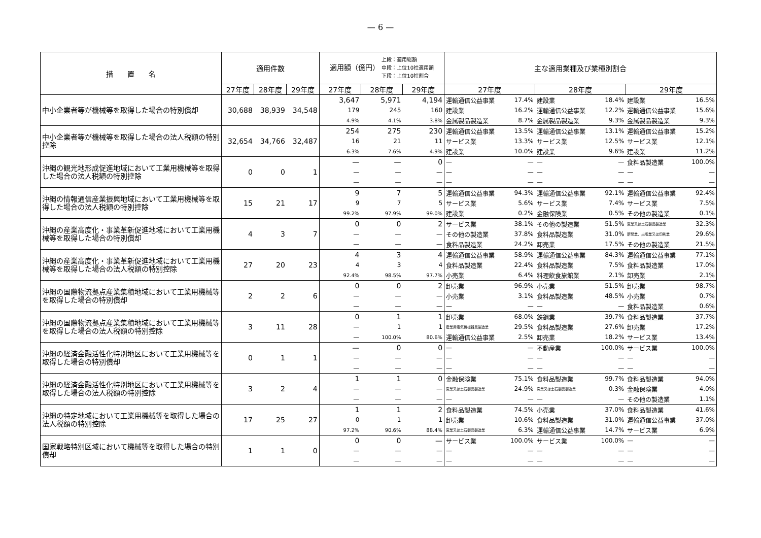— 6 —
| 措 置 名 | 適用件数 | | | 適用額（億円） 上段：適用総額 中段：上位10社適用額 下段：上位10社割合 | | | 主な適用業種及び業種別割合 | | | | | |
| --- | --- | --- | --- | --- | --- | --- | --- | --- | --- | --- | --- | --- |
| | 27年度 | 28年度 | 29年度 | 27年度 | 28年度 | 29年度 | 27年度 | | 28年度 | | 29年度 | |
| 中小企業者等が機械等を取得した場合の特別償却 | 30,688 | 38,939 | 34,548 | 3,647 | 5,971 | 4,194 | 運輸通信公益事業 | 17.4% | 建設業 | 18.4% | 建設業 | 16.5% |
| | | | | 179 | 245 | 160 | 建設業 | 16.2% | 運輸通信公益事業 | 12.2% | 運輸通信公益事業 | 15.6% |
| | | | | 4.9% | 4.1% | 3.8% | 金属製品製造業 | 8.7% | 金属製品製造業 | 9.3% | 金属製品製造業 | 9.3% |
| 中小企業者等が機械等を取得した場合の法人税額の特別控除 | 32,654 | 34,766 | 32,487 | 254 | 275 | 230 | 運輸通信公益事業 | 13.5% | 運輸通信公益事業 | 13.1% | 運輸通信公益事業 | 15.2% |
| | | | | 16 | 21 | 11 | サービス業 | 13.3% | サービス業 | 12.5% | サービス業 | 12.1% |
| | | | | 6.3% | 7.6% | 4.9% | 建設業 | 10.0% | 建設業 | 9.6% | 建設業 | 11.2% |
| 沖縄の観光地形成促進地域において工業用機械等を取得した場合の法人税額の特別控除 | 0 | 0 | 1 | — | — | 0 | — | — | — | — | 食料品製造業 | 100.0% |
| | | | | — | — | — | — | — | — | — | — | — |
| | | | | — | — | — | — | — | — | — | — | — |
| 沖縄の情報通信産業振興地域において工業用機械等を取得した場合の法人税額の特別控除 | 15 | 21 | 17 | 9 | 7 | 5 | 運輸通信公益事業 | 94.3% | 運輸通信公益事業 | 92.1% | 運輸通信公益事業 | 92.4% |
| | | | | 9 | 7 | 5 | サービス業 | 5.6% | サービス業 | 7.4% | サービス業 | 7.5% |
| | | | | 99.2% | 97.9% | 99.0% | 建設業 | 0.2% | 金融保険業 | 0.5% | その他の製造業 | 0.1% |
| 沖縄の産業高度化・事業革新促進地域において工業用機械等を取得した場合の特別償却 | 4 | 3 | 7 | 0 | 0 | 2 | サービス業 | 38.1% | その他の製造業 | 51.5% | 窯業又は土石製品製造業 | 32.3% |
| | | | | — | — | — | その他の製造業 | 37.8% | 食料品製造業 | 31.0% | 新聞業、出版業又は印刷業 | 29.6% |
| | | | | — | — | — | 食料品製造業 | 24.2% | 卸売業 | 17.5% | その他の製造業 | 21.5% |
| 沖縄の産業高度化・事業革新促進地域において工業用機械等を取得した場合の法人税額の特別控除 | 27 | 20 | 23 | 4 | 3 | 4 | 運輸通信公益事業 | 58.9% | 運輸通信公益事業 | 84.3% | 運輸通信公益事業 | 77.1% |
| | | | | 4 | 3 | 4 | 食料品製造業 | 22.4% | 食料品製造業 | 7.5% | 食料品製造業 | 17.0% |
| | | | | 92.4% | 98.5% | 97.7% | 小売業 | 6.4% | 料理飲食旅館業 | 2.1% | 卸売業 | 2.1% |
| 沖縄の国際物流拠点産業集積地域において工業用機械等を取得した場合の特別償却 | 2 | 2 | 6 | 0 | 0 | 2 | 卸売業 | 96.9% | 小売業 | 51.5% | 卸売業 | 98.7% |
| | | | | — | — | — | 小売業 | 3.1% | 食料品製造業 | 48.5% | 小売業 | 0.7% |
| | | | | — | — | — | — | — | — | — | 食料品製造業 | 0.6% |
| 沖縄の国際物流拠点産業集積地域において工業用機械等を取得した場合の法人税額の特別控除 | 3 | 11 | 28 | 0 | 1 | 1 | 卸売業 | 68.0% | 鉄鋼業 | 39.7% | 食料品製造業 | 37.7% |
| | | | | — | 1 | 1 | 産業用電気機械器具製造業 | 29.5% | 食料品製造業 | 27.6% | 卸売業 | 17.2% |
| | | | | — | 100.0% | 80.6% | 運輸通信公益事業 | 2.5% | 卸売業 | 18.2% | サービス業 | 13.4% |
| 沖縄の経済金融活性化特別地区において工業用機械等を取得した場合の特別償却 | 0 | 1 | 1 | — | 0 | 0 | — | — | 不動産業 | 100.0% | サービス業 | 100.0% |
| | | | | — | — | — | — | — | — | — | — | — |
| | | | | — | — | — | — | — | — | — | — | — |
| 沖縄の経済金融活性化特別地区において工業用機械等を取得した場合の法人税額の特別控除 | 3 | 2 | 4 | 1 | 1 | 0 | 金融保険業 | 75.1% | 食料品製造業 | 99.7% | 食料品製造業 | 94.0% |
| | | | | — | — | — | 窯業又は土石製品製造業 | 24.9% | 窯業又は土石製品製造業 | 0.3% | 金融保険業 | 4.0% |
| | | | | — | — | — | — | — | — | — | その他の製造業 | 1.1% |
| 沖縄の特定地域において工業用機械等を取得した場合の法人税額の特別控除 | 17 | 25 | 27 | 1 | 1 | 2 | 食料品製造業 | 74.5% | 小売業 | 37.0% | 食料品製造業 | 41.6% |
| | | | | 0 | 1 | 1 | 卸売業 | 10.6% | 食料品製造業 | 31.0% | 運輸通信公益事業 | 37.0% |
| | | | | 97.2% | 90.6% | 88.4% | 窯業又は土石製品製造業 | 6.3% | 運輸通信公益事業 | 14.7% | サービス業 | 6.9% |
| 国家戦略特別区域において機械等を取得した場合の特別償却 | 1 | 1 | 0 | 0 | 0 | — | サービス業 | 100.0% | サービス業 | 100.0% | — | — |
| | | | | — | — | — | — | — | — | — | — | — |
| | | | | — | — | — | — | — | — | — | — | — |